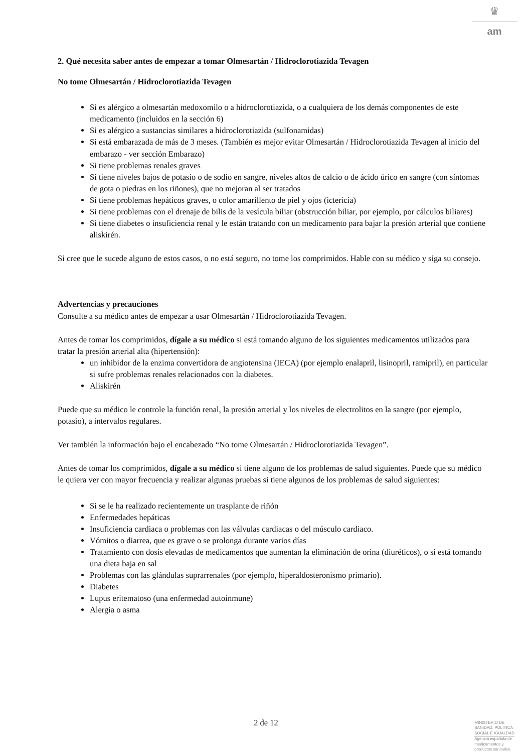♛
am
2. Qué necesita saber antes de empezar a tomar Olmesartán / Hidroclorotiazida Tevagen
No tome Olmesartán / Hidroclorotiazida Tevagen
Si es alérgico a olmesartán medoxomilo o a hidroclorotiazida, o a cualquiera de los demás componentes de este medicamento (incluidos en la sección 6)
Si es alérgico a sustancias similares a hidroclorotiazida (sulfonamidas)
Si está embarazada de más de 3 meses. (También es mejor evitar Olmesartán / Hidroclorotiazida Tevagen al inicio del embarazo - ver sección Embarazo)
Si tiene problemas renales graves
Si tiene niveles bajos de potasio o de sodio en sangre, niveles altos de calcio o de ácido úrico en sangre (con síntomas de gota o piedras en los riñones), que no mejoran al ser tratados
Si tiene problemas hepáticos graves, o color amarillento de piel y ojos (ictericia)
Si tiene problemas con el drenaje de bilis de la vesícula biliar (obstrucción biliar, por ejemplo, por cálculos biliares)
Si tiene diabetes o insuficiencia renal y le están tratando con un medicamento para bajar la presión arterial que contiene aliskirén.
Si cree que le sucede alguno de estos casos, o no está seguro, no tome los comprimidos. Hable con su médico y siga su consejo.
Advertencias y precauciones
Consulte a su médico antes de empezar a usar Olmesartán / Hidroclorotiazida Tevagen.
Antes de tomar los comprimidos, dígale a su médico si está tomando alguno de los siguientes medicamentos utilizados para tratar la presión arterial alta (hipertensión):
un inhibidor de la enzima convertidora de angiotensina (IECA) (por ejemplo enalapril, lisinopril, ramipril), en particular si sufre problemas renales relacionados con la diabetes.
Aliskirén
Puede que su médico le controle la función renal, la presión arterial y los niveles de electrolitos en la sangre (por ejemplo, potasio), a intervalos regulares.
Ver también la información bajo el encabezado “No tome Olmesartán / Hidroclorotiazida Tevagen”.
Antes de tomar los comprimidos, dígale a su médico si tiene alguno de los problemas de salud siguientes. Puede que su médico le quiera ver con mayor frecuencia y realizar algunas pruebas si tiene algunos de los problemas de salud siguientes:
Si se le ha realizado recientemente un trasplante de riñón
Enfermedades hepáticas
Insuficiencia cardiaca o problemas con las válvulas cardiacas o del músculo cardiaco.
Vómitos o diarrea, que es grave o se prolonga durante varios días
Tratamiento con dosis elevadas de medicamentos que aumentan la eliminación de orina (diuréticos), o si está tomando una dieta baja en sal
Problemas con las glándulas suprarrenales (por ejemplo, hiperaldosteronismo primario).
Diabetes
Lupus eritematoso (una enfermedad autoinmune)
Alergia o asma
2 de 12
MINISTERIO DE
SANIDAD, POLITICA
SOCIAL E IGUALDAD
Agencia española de
medicamentos y
productos sanitarios